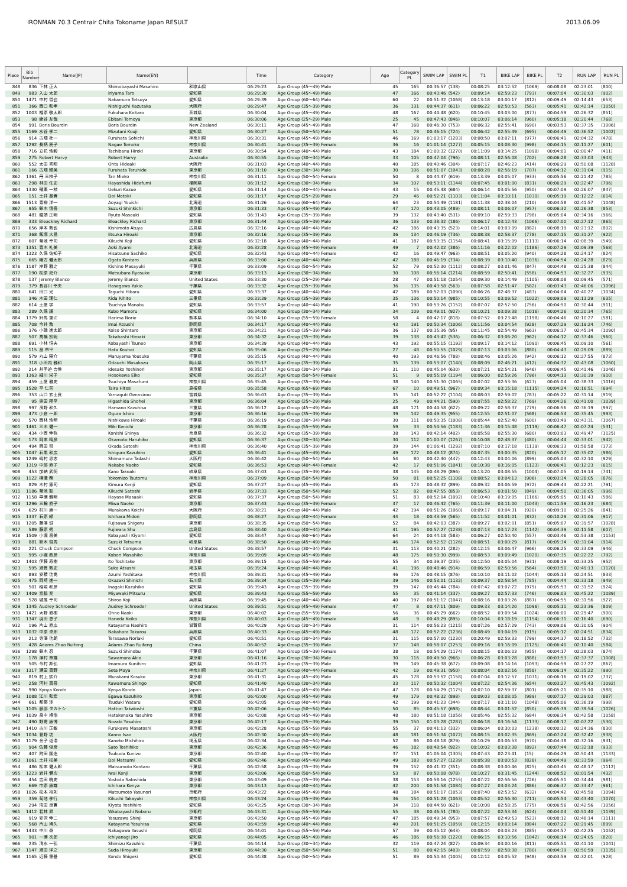IRONMAN 70.3 Centrair Chita Tokoname Japan RESULT 2013.06.09
| Place | Bib Number | Name(JP) | Name(EN) | | Time | Category | Age | Category PL | SWIM LAP | SWIM PL | T1 | BIKE LAP | BIKE PL | T2 | RUN LAP | RUN PL |
| --- | --- | --- | --- | --- | --- | --- | --- | --- | --- | --- | --- | --- | --- | --- | --- | --- |
| 848 | 836 | 下林 正大 | Shimobayashi Masahiro | 和歌山県 | 06:29:23 | Age Group (45～49) Male | 45 | 165 | 00:36:57 | (138) | 00:08:25 | 03:12:52 | (1069) | 00:08:08 | 02:23:01 | (800) |
| 849 | 983 | 入山 太郎 | Iriyama Taro | 愛知県 | 06:29:30 | Age Group (45～49) Male | 47 | 166 | 00:43:46 | (542) | 00:09:14 | 02:59:23 | (793) | 00:07:04 | 02:30:03 | (902) |
| 850 | 1471 | 中村 哲也 | Nakamura Tetsuya | 愛知県 | 06:29:39 | Age Group (60～64) Male | 60 | 22 | 00:51:32 | (1068) | 00:13:18 | 03:00:17 | (812) | 00:09:49 | 02:14:43 | (653) |
| 851 | 366 | 西口 和孝 | Nishiguchi Kazutaka | 大阪府 | 06:29:47 | Age Group (35～39) Male | 36 | 131 | 00:44:37 | (611) | 00:06:22 | 02:50:53 | (563) | 00:05:41 | 02:42:14 | (1050) |
| 852 | 1003 | 福原 敬太郎 | Fukuhara Keitaro | 茨城県 | 06:30:04 | Age Group (45～49) Male | 48 | 167 | 00:44:48 | (620) | 00:10:45 | 03:03:00 | (877) | 00:04:59 | 02:26:32 | (851) |
| 853 | 98 | 蛯谷 友哉 | Ebitani Tomoya | 東京都 | 06:30:06 | Age Group (25～29) Male | 25 | 45 | 00:47:43 | (846) | 00:10:07 | 03:06:14 | (960) | 00:05:18 | 02:20:44 | (768) |
| 854 | 991 | Boris Bourdin | Boris Bourdin | New Zealand | 06:30:11 | Age Group (45～49) Male | 47 | 168 | 00:46:30 | (753) | 00:06:32 | 02:55:41 | (690) | 00:03:53 | 02:37:35 | (1006) |
| 855 | 1169 | 水谷 孝二 | Mizutani Kouji | 愛知県 | 06:30:27 | Age Group (50～54) Male | 51 | 78 | 00:46:15 | (724) | 00:06:42 | 02:55:49 | (695) | 00:04:49 | 02:36:52 | (1002) |
| 856 | 914 | 古畑 壮一 | Furuhata Sohichi | 神奈川県 | 06:30:31 | Age Group (45～49) Male | 46 | 169 | 01:03:17 | (1283) | 00:08:50 | 03:07:11 | (977) | 00:06:41 | 02:04:32 | (478) |
| 857 | 1292 | 長柄 朋子 | Nagae Tomoko | 神奈川県 | 06:30:41 | Age Group (35～39) Female | 36 | 16 | 01:01:14 | (1277) | 00:05:15 | 03:08:30 | (998) | 00:04:15 | 02:11:27 | (601) |
| 858 | 716 | 立花 浩毅 | Tachibana Hiroki | 東京都 | 06:30:54 | Age Group (40～44) Male | 43 | 184 | 01:00:32 | (1270) | 00:11:09 | 03:14:25 | (1098) | 00:04:01 | 02:00:47 | (411) |
| 859 | 275 | Robert Harvy | Robert Harvy | Australia | 06:30:55 | Age Group (30～34) Male | 33 | 105 | 00:47:04 | (796) | 00:08:11 | 02:56:08 | (702) | 00:06:28 | 02:33:03 | (943) |
| 860 | 552 | 太田 秀昭 | Ohta Hideaki | 大阪府 | 06:31:03 | Age Group (40～44) Male | 40 | 185 | 00:40:46 | (304) | 00:07:17 | 02:46:23 | (414) | 00:06:29 | 02:50:08 | (1128) |
| 861 | 166 | 古畑 輝英 | Furuhata Teruhide | 東京都 | 06:31:10 | Age Group (30～34) Male | 30 | 106 | 00:51:07 | (1043) | 00:08:28 | 02:56:19 | (707) | 00:04:12 | 02:31:04 | (915) |
| 862 | 1361 | 丹 三枝子 | Tan Mieko | 神奈川県 | 06:31:11 | Age Group (50～54) Female | 50 | 8 | 00:44:47 | (619) | 00:13:39 | 03:05:07 | (933) | 00:05:56 | 02:21:42 | (785) |
| 863 | 298 | 林田 任史 | Hayashida Hidefumi | 福岡県 | 06:31:12 | Age Group (30～34) Male | 34 | 107 | 00:53:11 | (1144) | 00:07:45 | 03:01:00 | (831) | 00:06:29 | 02:22:47 | (796) |
| 864 | 1330 | 殖栗 一枝 | Uekuri Kazue | 愛知県 | 06:31:14 | Age Group (40～44) Female | 43 | 15 | 00:45:48 | (684) | 00:06:14 | 03:05:56 | (950) | 00:07:09 | 02:26:07 | (847) |
| 865 | 151 | 土井 基貴 | Doi Motoki | 愛知県 | 06:31:17 | Age Group (25～29) Male | 29 | 46 | 00:52:21 | (1103) | 00:11:04 | 03:10:11 | (1030) | 00:05:19 | 02:12:22 | (614) |
| 866 | 1513 | 青柳 洋一 | Aoyagi Youichi | 北海道 | 06:31:26 | Age Group (60～64) Male | 64 | 23 | 00:54:49 | (1181) | 00:11:38 | 02:38:04 | (210) | 00:04:58 | 02:41:57 | (1048) |
| 867 | 955 | 鈴木 信吾 | Suzuki Shinkichi | 東京都 | 06:31:33 | Age Group (45～49) Male | 47 | 170 | 00:43:05 | (489) | 00:08:11 | 03:06:07 | (957) | 00:06:32 | 02:26:38 | (853) |
| 868 | 481 | 龍頭 正明 | Ryuto Masaaki | 愛知県 | 06:31:43 | Age Group (35～39) Male | 39 | 132 | 00:43:40 | (531) | 00:09:10 | 02:59:33 | (798) | 00:05:04 | 02:34:16 | (966) |
| 869 | 333 | Bleackley Richard | Bleackley Richard | 東京都 | 06:31:44 | Age Group (35～39) Male | 36 | 133 | 00:38:32 | (186) | 00:06:17 | 03:12:43 | (1066) | 00:07:00 | 02:27:12 | (865) |
| 870 | 656 | 岸本 敦也 | Kishimoto Atuya | 広島県 | 06:32:16 | Age Group (40～44) Male | 42 | 186 | 00:43:35 | (523) | 00:14:01 | 03:03:09 | (882) | 00:08:19 | 02:23:12 | (802) |
| 871 | 368 | 飯塚 大昌 | Iitsuka Hiroaki | 東京都 | 06:32:16 | Age Group (35～39) Male | 36 | 134 | 00:46:19 | (736) | 00:08:38 | 02:58:37 | (778) | 00:07:15 | 02:31:27 | (922) |
| 872 | 607 | 菊池 幸司 | Kikuchi Koji | 愛知県 | 06:32:18 | Age Group (40～44) Male | 41 | 187 | 00:53:35 | (1154) | 00:08:41 | 03:15:09 | (1113) | 00:06:14 | 02:08:39 | (549) |
| 873 | 1351 | 青木 礼美 | Aoki Ayami | 北海道 | 06:32:28 | Age Group (45～49) Female | 49 | 7 | 00:42:02 | (386) | 00:11:16 | 03:22:02 | (1186) | 00:07:29 | 02:09:39 | (568) |
| 874 | 1323 | 久保 佐知子 | Hisatsune Sachiko | 愛知県 | 06:32:43 | Age Group (40～44) Female | 42 | 16 | 00:49:47 | (963) | 00:08:51 | 03:05:20 | (940) | 00:04:28 | 02:24:17 | (824) |
| 875 | 665 | 緒方 健太郎 | Ogata Kentaro | 兵庫県 | 06:33:00 | Age Group (40～44) Male | 42 | 188 | 00:46:19 | (734) | 00:08:39 | 03:10:40 | (1036) | 00:04:54 | 02:24:28 | (829) |
| 876 | 1187 | 岸野 雅之 | Kishino Masayuki | 千葉県 | 06:33:09 | Age Group (50～54) Male | 52 | 79 | 00:52:30 | (1112) | 00:08:27 | 03:01:46 | (847) | 00:04:48 | 02:25:38 | (844) |
| 877 | 190 | 松原 亮介 | Matsubara Ryosuke | 東京都 | 06:33:13 | Age Group (30～34) Male | 30 | 108 | 00:56:14 | (1214) | 00:08:59 | 02:50:41 | (558) | 00:04:53 | 02:32:27 | (935) |
| 878 | 137 | Jeremy Blanco | Jeremy Blanco | United States | 06:33:30 | Age Group (25～29) Male | 28 | 47 | 00:51:18 | (1054) | 00:09:30 | 03:14:49 | (1105) | 00:08:08 | 02:09:45 | (571) |
| 879 | 379 | 長谷川 幸央 | Hasegawa Yukio | 千葉県 | 06:33:32 | Age Group (35～39) Male | 36 | 135 | 00:43:58 | (563) | 00:07:58 | 02:51:47 | (582) | 00:03:43 | 02:46:06 | (1096) |
| 880 | 641 | 田口 光 | Taguchi Hikaru | 愛知県 | 06:33:37 | Age Group (40～44) Male | 42 | 189 | 00:52:03 | (1090) | 00:06:26 | 02:48:37 | (483) | 00:04:04 | 02:40:27 | (1034) |
| 881 | 346 | 木田 理仁 | Kida Rihito | 三重県 | 06:33:39 | Age Group (35～39) Male | 35 | 136 | 00:50:14 | (985) | 00:10:55 | 03:09:52 | (1022) | 00:09:09 | 02:13:29 | (635) |
| 882 | 614 | 土屋 学 | Tsuchiya Manabu | 愛知県 | 06:33:57 | Age Group (40～44) Male | 41 | 190 | 00:53:26 | (1152) | 00:07:07 | 02:57:50 | (756) | 00:04:50 | 02:30:44 | (911) |
| 883 | 289 | 久保 護 | Kubo Mamoru | 愛知県 | 06:34:00 | Age Group (30～34) Male | 34 | 109 | 00:49:01 | (927) | 00:10:21 | 03:09:38 | (1016) | 00:04:26 | 02:20:34 | (765) |
| 884 | 1379 | 針馬 重江 | Harima Norie | 熊本県 | 06:34:10 | Age Group (55～59) Female | 58 | 4 | 00:47:17 | (818) | 00:07:52 | 03:23:48 | (1198) | 00:04:46 | 02:10:27 | (581) |
| 885 | 708 | 今井 敦 | Imai Atsushi | 静岡県 | 06:34:17 | Age Group (40～44) Male | 43 | 191 | 00:50:34 | (1006) | 00:11:56 | 03:04:54 | (928) | 00:07:29 | 02:19:24 | (746) |
| 886 | 376 | 小磯 進太郎 | Koiso Shintaro | 東京都 | 06:34:21 | Age Group (35～39) Male | 36 | 137 | 00:35:36 | (95) | 00:11:45 | 02:54:49 | (663) | 00:06:37 | 02:45:34 | (1090) |
| 887 | 507 | 高橋 宏明 | Takahashi Hiroaki | 東京都 | 06:34:32 | Age Group (35～39) Male | 39 | 138 | 00:43:42 | (536) | 00:06:32 | 03:06:20 | (962) | 00:04:12 | 02:33:46 | (960) |
| 888 | 691 | 小林 恒夫 | Kobayashi Tsuneo | 東京都 | 06:34:39 | Age Group (40～44) Male | 43 | 192 | 00:55:15 | (1192) | 00:09:17 | 03:14:12 | (1090) | 00:06:45 | 02:09:10 | (561) |
| 889 | 115 | 畠 昂平 | Hata Kouhei | 愛知県 | 06:35:06 | Age Group (25～29) Male | 27 | 48 | 00:50:55 | (1029) | 00:07:13 | 03:03:06 | (880) | 00:04:43 | 02:29:09 | (889) |
| 890 | 579 | 丸山 陽介 | Maruyama Yousuke | 千葉県 | 06:35:15 | Age Group (40～44) Male | 40 | 193 | 00:46:56 | (788) | 00:08:46 | 03:05:26 | (942) | 00:06:12 | 02:27:55 | (873) |
| 891 | 318 | 小田内 雅和 | Odauchi Masakazu | 岡山県 | 06:35:17 | Age Group (35～39) Male | 35 | 139 | 00:53:07 | (1140) | 00:08:09 | 02:46:21 | (412) | 00:04:32 | 02:43:08 | (1060) |
| 892 | 214 | 井手迫 吉倖 | Idesako Yoshinori | 東京都 | 06:35:17 | Age Group (30～34) Male | 31 | 110 | 00:45:04 | (630) | 00:07:21 | 02:54:21 | (646) | 00:06:45 | 02:41:46 | (1046) |
| 893 | 1363 | 細川 栄子 | Hosokawa Eiko | 愛知県 | 06:35:37 | Age Group (50～54) Female | 51 | 9 | 00:55:19 | (1194) | 00:06:00 | 02:59:26 | (796) | 00:04:13 | 02:30:39 | (910) |
| 894 | 459 | 土屋 雅史 | Tsuchiya Masafumi | 神奈川県 | 06:35:45 | Age Group (35～39) Male | 38 | 140 | 00:51:30 | (1065) | 00:07:02 | 02:53:36 | (627) | 00:05:04 | 02:38:33 | (1016) |
| 895 | 1528 | 平 仁司 | Taira Hitosi | 島根県 | 06:35:58 | Age Group (65～69) Male | 67 | 10 | 00:49:51 | (967) | 00:09:34 | 03:15:18 | (1115) | 00:04:24 | 02:16:51 | (694) |
| 896 | 353 | 山口 玄士良 | Yamaguti Gennsirou | 宮城県 | 06:36:03 | Age Group (35～39) Male | 35 | 141 | 00:52:22 | (1104) | 00:08:03 | 02:59:02 | (787) | 00:05:22 | 02:31:14 | (919) |
| 897 | 95 | 東田 翔平 | Higashida Shohei | 東京都 | 06:36:04 | Age Group (25～29) Male | 25 | 49 | 00:44:21 | (590) | 00:07:55 | 02:58:22 | (769) | 00:04:26 | 02:41:00 | (1039) |
| 898 | 997 | 濱野 和久 | Hamano Kazuhisa | 三重県 | 06:36:12 | Age Group (45～49) Male | 48 | 171 | 00:44:58 | (627) | 00:09:22 | 02:58:37 | (779) | 00:06:56 | 02:36:19 | (997) |
| 899 | 473 | 小倉 一郎 | Ogura Ichiro | 東京都 | 06:36:16 | Age Group (35～39) Male | 39 | 142 | 00:49:35 | (955) | 00:12:55 | 02:51:07 | (568) | 00:06:54 | 02:35:45 | (993) |
| 900 | 570 | 西林 浩明 | Nishikawa Hiroaki | 千葉県 | 06:36:19 | Age Group (30～34) Male | 30 | 111 | 00:50:35 | (1008) | 00:05:44 | 02:52:40 | (600) | 00:03:49 | 02:43:31 | (1067) |
| 901 | 1461 | 三木 健一 | Miki Kenichi | 東京都 | 06:36:28 | Age Group (55～59) Male | 59 | 33 | 00:54:56 | (1183) | 00:11:36 | 03:15:48 | (1119) | 00:06:47 | 02:07:24 | (531) |
| 902 | 434 | 小西 伸弥 | Konishi Shinya | 奈良県 | 06:36:32 | Age Group (35～39) Male | 38 | 143 | 00:42:14 | (402) | 00:05:58 | 02:55:30 | (680) | 00:03:03 | 02:49:47 | (1125) |
| 903 | 173 | 岡本 晴彦 | Okamoto Haruhiko | 愛知県 | 06:36:37 | Age Group (30～34) Male | 30 | 112 | 01:00:07 | (1267) | 00:10:08 | 02:48:37 | (480) | 00:04:44 | 02:33:01 | (942) |
| 904 | 494 | 岡田 哲 | Okada Satoshi | 神奈川県 | 06:36:40 | Age Group (35～39) Male | 39 | 144 | 01:06:41 | (1292) | 00:07:10 | 03:17:18 | (1139) | 00:06:33 | 01:58:58 | (373) |
| 905 | 1047 | 石黒 和広 | Ishiguro Kazuhiro | 愛知県 | 06:36:41 | Age Group (45～49) Male | 49 | 172 | 00:48:12 | (874) | 00:07:35 | 03:00:35 | (820) | 00:05:17 | 02:35:02 | (986) |
| 906 | 1249 | 嶋村 忠志 | Shimamura Tadashi | 大阪府 | 06:36:42 | Age Group (50～54) Male | 54 | 80 | 00:42:40 | (447) | 00:12:43 | 03:04:06 | (899) | 00:05:03 | 02:32:10 | (929) |
| 907 | 1319 | 中部 直子 | Nakabe Naoko | 愛知県 | 06:36:53 | Age Group (40～44) Female | 42 | 17 | 00:51:06 | (1041) | 00:10:38 | 03:16:05 | (1123) | 00:06:41 | 02:12:23 | (615) |
| 908 | 453 | 加納 武明 | Kano Takeaki | 岐阜県 | 06:37:03 | Age Group (35～39) Male | 38 | 145 | 00:48:29 | (896) | 00:13:20 | 03:08:55 | (1004) | 00:07:05 | 02:19:14 | (741) |
| 909 | 1122 | 横溝 務 | Yokomizo Tsutomu | 神奈川県 | 06:37:09 | Age Group (50～54) Male | 50 | 81 | 00:52:25 | (1108) | 00:08:52 | 03:04:13 | (906) | 00:03:34 | 02:28:05 | (876) |
| 910 | 829 | 木村 憲司 | Kimura Kenji | 愛知県 | 06:37:27 | Age Group (45～49) Male | 45 | 173 | 00:48:32 | (899) | 00:09:32 | 03:06:59 | (972) | 00:09:43 | 02:22:21 | (791) |
| 911 | 1186 | 菊池 聡 | Kikuchi Satoshi | 岩手県 | 06:37:33 | Age Group (50～54) Male | 52 | 82 | 00:47:55 | (853) | 00:06:53 | 03:01:50 | (849) | 00:04:50 | 02:36:05 | (996) |
| 912 | 1158 | 早瀬 雅明 | Hayase Masaaki | 愛知県 | 06:37:37 | Age Group (50～54) Male | 51 | 83 | 00:52:04 | (1092) | 00:10:40 | 03:19:05 | (1166) | 00:05:05 | 02:10:43 | (586) |
| 913 | 1296 | 三輪 直子 | Miwa Naoko | 東京都 | 06:37:43 | Age Group (35～39) Female | 37 | 17 | 00:46:42 | (765) | 00:11:39 | 03:11:00 | (1043) | 00:11:59 | 02:16:23 | (684) |
| 914 | 629 | 村川 康一 | Murakawa Koichi | 大阪府 | 06:38:21 | Age Group (40～44) Male | 42 | 194 | 00:51:26 | (1060) | 00:09:17 | 03:04:31 | (920) | 00:09:10 | 02:25:26 | (841) |
| 915 | 1337 | 石原 緑 | Ishihara Midori | 静岡県 | 06:38:27 | Age Group (40～44) Female | 44 | 18 | 00:43:59 | (565) | 00:11:52 | 03:01:01 | (832) | 00:10:29 | 02:31:06 | (917) |
| 916 | 1205 | 藤澤 滋 | Fujisawa Shigeru | 東京都 | 06:38:35 | Age Group (50～54) Male | 52 | 84 | 00:42:03 | (387) | 00:09:27 | 03:02:01 | (851) | 00:05:07 | 02:39:57 | (1028) |
| 917 | 589 | 藤原 秀 | Fujiwara Shu | 広島県 | 06:38:40 | Age Group (40～44) Male | 41 | 195 | 00:57:27 | (1238) | 00:07:13 | 03:17:23 | (1142) | 00:04:39 | 02:11:58 | (607) |
| 918 | 1509 | 小堀 昌美 | Kobayashi Kiyomi | 愛知県 | 06:38:47 | Age Group (60～64) Male | 64 | 24 | 00:44:18 | (583) | 00:06:27 | 02:50:40 | (557) | 00:03:46 | 02:53:38 | (1153) |
| 919 | 881 | 鈴木 哲馬 | Suzuki Tetsuma | 岐阜県 | 06:38:50 | Age Group (45～49) Male | 46 | 174 | 00:52:52 | (1126) | 00:08:51 | 03:00:29 | (817) | 00:05:34 | 02:31:04 | (914) |
| 920 | 221 | Chuck Compson | Chuck Compson | United States | 06:38:57 | Age Group (30～34) Male | 31 | 113 | 00:40:21 | (282) | 00:12:15 | 03:06:47 | (966) | 00:06:25 | 02:33:09 | (946) |
| 921 | 995 | 小堀 政彦 | Kobori Masahiko | 神奈川県 | 06:39:09 | Age Group (45～49) Male | 48 | 175 | 00:50:30 | (999) | 00:08:53 | 03:09:49 | (1020) | 00:07:35 | 02:22:22 | (792) |
| 922 | 1403 | 伊藤 寿樹 | Ito Toshitake | 東京都 | 06:39:15 | Age Group (55～59) Male | 55 | 34 | 00:39:37 | (235) | 00:12:50 | 03:05:04 | (931) | 00:08:19 | 02:33:25 | (952) |
| 923 | 595 | 須賀 敦史 | Suka Atsushi | 埼玉県 | 06:39:24 | Age Group (40～44) Male | 41 | 196 | 00:48:46 | (914) | 00:06:59 | 02:50:56 | (564) | 00:03:50 | 02:49:13 | (1120) |
| 924 | 893 | 安積 功高 | Azumi Yoshitaka | 神奈川県 | 06:39:31 | Age Group (45～49) Male | 46 | 176 | 00:48:15 | (876) | 00:10:10 | 03:11:02 | (1044) | 00:05:13 | 02:24:51 | (833) |
| 925 | 475 | 岡崎 進一 | Okazaki Shinichi | 石川県 | 06:39:34 | Age Group (35～39) Male | 39 | 146 | 00:53:01 | (1132) | 00:09:37 | 02:58:54 | (785) | 00:04:44 | 02:33:18 | (949) |
| 926 | 501 | 稲垣 和彦 | Inagaki Kazuhiko | 愛知県 | 06:39:43 | Age Group (35～39) Male | 39 | 147 | 00:46:44 | (784) | 00:07:42 | 03:07:22 | (979) | 00:05:53 | 02:31:52 | (924) |
| 927 | 1409 | 宮脇 充 | Miyawaki Mitsuru | 愛知県 | 06:39:43 | Age Group (55～59) Male | 55 | 35 | 00:41:14 | (337) | 00:09:27 | 02:57:33 | (746) | 00:06:03 | 02:45:22 | (1089) |
| 928 | 528 | 城尾 幸司 | Shiroo Koji | 兵庫県 | 06:39:45 | Age Group (40～44) Male | 40 | 197 | 00:51:12 | (1047) | 00:08:16 | 03:03:26 | (887) | 00:04:55 | 02:31:56 | (927) |
| 929 | 1345 | Audrey Schroeder | Audrey Schroeder | United States | 06:39:51 | Age Group (45～49) Female | 47 | 8 | 00:47:11 | (809) | 00:09:33 | 03:14:20 | (1096) | 00:05:11 | 02:23:36 | (809) |
| 930 | 1421 | 大野 直樹 | Ohno Naoki | 東京都 | 06:40:02 | Age Group (55～59) Male | 56 | 36 | 00:45:29 | (662) | 00:08:52 | 03:09:54 | (1024) | 00:06:00 | 02:29:47 | (900) |
| 931 | 1347 | 羽田 恵子 | Haneda Keiko | 神奈川県 | 06:40:03 | Age Group (45～49) Female | 48 | 9 | 00:48:29 | (895) | 00:10:04 | 03:18:19 | (1154) | 00:06:31 | 02:16:40 | (690) |
| 932 | 196 | 片山 直広 | Katayama Naohiro | 滋賀県 | 06:40:29 | Age Group (30～34) Male | 31 | 114 | 00:56:23 | (1215) | 00:07:26 | 02:57:29 | (743) | 00:09:06 | 02:30:05 | (904) |
| 933 | 1032 | 中原 卓郎 | Nakahara Takurou | 兵庫県 | 06:40:33 | Age Group (45～49) Male | 48 | 177 | 00:57:22 | (1236) | 00:08:49 | 03:04:19 | (915) | 00:05:12 | 02:24:51 | (834) |
| 934 | 213 | 寺澤 功朗 | Terasawa Noriaki | 愛知県 | 06:40:51 | Age Group (30～34) Male | 31 | 115 | 00:57:00 | (1230) | 00:20:49 | 02:59:33 | (799) | 00:04:37 | 02:18:52 | (732) |
| 935 | 428 | Adams Zhao Ruifeng | Adams Zhao Ruifeng | China | 06:40:52 | Age Group (35～39) Male | 37 | 148 | 00:58:07 | (1253) | 00:09:16 | 03:16:09 | (1125) | 00:06:40 | 02:10:40 | (584) |
| 936 | 1298 | 鈴木 忍 | Suzuki Shinobu | 千葉県 | 06:41:07 | Age Group (35～39) Female | 38 | 18 | 00:54:29 | (1174) | 00:08:15 | 03:06:03 | (955) | 00:04:17 | 02:28:03 | (874) |
| 937 | 178 | 澤村 章雄 | Sawamura Akio | 東京都 | 06:41:16 | Age Group (30～34) Male | 30 | 116 | 00:49:50 | (966) | 00:06:28 | 03:03:28 | (888) | 00:03:53 | 02:37:37 | (1008) |
| 938 | 505 | 今村 邦弘 | Imamura Kunihiro | 愛知県 | 06:41:23 | Age Group (35～39) Male | 39 | 149 | 00:45:38 | (677) | 00:09:08 | 03:14:16 | (1093) | 00:04:59 | 02:27:22 | (867) |
| 939 | 1317 | 瀬田 真野 | Seta Maya | 神奈川県 | 06:41:27 | Age Group (40～44) Female | 42 | 19 | 00:49:31 | (950) | 00:08:04 | 03:02:16 | (858) | 00:06:14 | 02:35:22 | (990) |
| 940 | 819 | 村上 拡介 | Murakami Kosuke | 東京都 | 06:41:31 | Age Group (45～49) Male | 45 | 178 | 00:53:52 | (1158) | 00:07:04 | 03:12:57 | (1071) | 00:06:16 | 02:19:02 | (737) |
| 941 | 258 | 河村 真吾 | Kawamura Shingo | 愛知県 | 06:41:40 | Age Group (30～34) Male | 33 | 117 | 00:50:32 | (1004) | 00:07:22 | 02:54:36 | (654) | 00:03:27 | 02:45:43 | (1092) |
| 942 | 990 | Kyoya Kondo | Kyoya Kondo | Japan | 06:41:47 | Age Group (45～49) Male | 47 | 178 | 00:54:29 | (1175) | 00:07:10 | 02:59:37 | (801) | 00:05:21 | 02:35:10 | (988) |
| 943 | 1088 | 江川 和宏 | Egawa Kazuhiro | 東京都 | 06:42:00 | Age Group (45～49) Male | 49 | 179 | 00:48:32 | (898) | 00:09:03 | 03:08:05 | (989) | 00:07:17 | 02:29:03 | (887) |
| 944 | 661 | 都築 渉 | Tsuduki Wataru | 愛知県 | 06:42:05 | Age Group (40～44) Male | 42 | 199 | 00:41:23 | (344) | 00:07:17 | 03:11:10 | (1048) | 00:05:06 | 02:36:19 | (998) |
| 945 | 1105 | 服部 タカトシ | Hattori Takatoshi | 三重県 | 06:42:06 | Age Group (50～54) Male | 50 | 85 | 00:45:57 | (698) | 00:08:44 | 03:01:52 | (850) | 00:05:39 | 02:39:54 | (1026) |
| 946 | 1039 | 畠中 靖浩 | Hatakenaka Yasuhiro | 東京都 | 06:42:08 | Age Group (45～49) Male | 48 | 180 | 00:51:18 | (1056) | 00:05:46 | 02:55:32 | (684) | 00:06:34 | 02:42:58 | (1058) |
| 947 | 490 | 野寄 康博 | Nozaki Yasuhiro | 東京都 | 06:42:17 | Age Group (35～39) Male | 39 | 150 | 01:03:28 | (1287) | 00:06:18 | 03:16:54 | (1133) | 00:08:17 | 02:07:22 | (530) |
| 948 | 1410 | 古川 正敏 | Furukawa Masatoshi | 東京都 | 06:42:28 | Age Group (55～59) Male | 55 | 37 | 00:41:13 | (332) | 00:06:04 | 03:30:03 | (1238) | 00:00:32 | 02:24:36 | (830) |
| 949 | 1034 | 菅野 功 | Kanno Isao | 大阪府 | 06:42:30 | Age Group (45～49) Male | 48 | 181 | 00:51:34 | (1072) | 00:08:15 | 03:02:35 | (869) | 00:07:24 | 02:32:42 | (938) |
| 950 | 1179 | 金子 道浩 | Kaneko Michihiro | 埼玉県 | 06:42:34 | Age Group (50～54) Male | 52 | 86 | 00:48:18 | (879) | 00:10:29 | 03:06:53 | (970) | 00:04:38 | 02:32:16 | (931) |
| 951 | 904 | 佐藤 俊彦 | Sato Toshihiko | 東京都 | 06:42:36 | Age Group (45～49) Male | 46 | 182 | 00:48:54 | (922) | 00:10:02 | 03:03:38 | (892) | 00:07:44 | 02:32:18 | (933) |
| 952 | 407 | 附田 国造 | Tsukuda Kunizo | 東京都 | 06:42:40 | Age Group (35～39) Male | 37 | 151 | 01:06:04 | (1305) | 00:07:43 | 02:23:41 | (15) | 00:04:29 | 02:50:43 | (1133) |
| 953 | 1061 | 土井 松美 | Doi Matsumi | 愛知県 | 06:42:46 | Age Group (45～49) Male | 49 | 183 | 00:57:27 | (1239) | 00:05:38 | 03:00:53 | (828) | 00:04:49 | 02:33:59 | (964) |
| 954 | 486 | 松本 健太郎 | Matsumoto Kentaro | 千葉県 | 06:42:58 | Age Group (35～39) Male | 39 | 152 | 00:41:32 | (351) | 00:08:38 | 03:00:46 | (825) | 00:03:45 | 02:48:17 | (1112) |
| 955 | 1223 | 岩井 健次 | Iwai Kenji | 東京都 | 06:43:06 | Age Group (50～54) Male | 53 | 87 | 00:50:08 | (978) | 00:10:27 | 03:31:45 | (1244) | 00:08:52 | 02:01:54 | (432) |
| 956 | 454 | 吉田 暁史 | Yoshida Satoshida | 東京都 | 06:43:09 | Age Group (35～39) Male | 38 | 153 | 00:58:16 | (1255) | 00:07:22 | 02:56:56 | (726) | 00:05:51 | 02:34:44 | (981) |
| 957 | 669 | 市原 康雄 | Ichihara Kenya | 東京都 | 06:43:13 | Age Group (40～44) Male | 42 | 200 | 00:51:58 | (1084) | 00:07:27 | 03:03:24 | (886) | 00:06:37 | 02:33:47 | (961) |
| 958 | 1026 | 松本 裕則 | Matsumoto Yasunori | 京都府 | 06:43:22 | Age Group (45～49) Male | 48 | 184 | 00:51:17 | (1053) | 00:07:40 | 02:53:52 | (632) | 00:04:42 | 02:45:50 | (1094) |
| 959 | 359 | 菊地 孝行 | Kikuchi Takayuki | 神奈川県 | 06:43:24 | Age Group (35～39) Male | 36 | 154 | 00:51:28 | (1063) | 00:05:52 | 02:56:30 | (711) | 00:05:54 | 02:43:40 | (1070) |
| 960 | 294 | 清田 良寛 | Kiyota Yoshihiro | 愛知県 | 06:43:25 | Age Group (30～34) Male | 34 | 118 | 00:44:50 | (621) | 00:10:08 | 02:58:35 | (775) | 00:06:56 | 02:42:56 | (1056) |
| 961 | 1412 | 若林 昇 | Wkabayashi Noboru | 京都府 | 06:43:31 | Age Group (55～59) Male | 55 | 38 | 00:46:51 | (780) | 00:07:22 | 02:53:34 | (624) | 00:04:04 | 02:51:40 | (1139) |
| 962 | 919 | 安沢 伸二 | Yasuzawa Shinji | 東京都 | 06:43:50 | Age Group (45～49) Male | 47 | 185 | 00:49:34 | (953) | 00:07:57 | 02:49:53 | (523) | 00:08:12 | 02:48:14 | (1111) |
| 963 | 568 | 片山 靖久 | Katayama Yasuhisa | 愛知県 | 06:43:59 | Age Group (40～44) Male | 40 | 201 | 00:51:25 | (1059) | 00:12:15 | 03:03:14 | (884) | 00:07:22 | 02:29:45 | (899) |
| 964 | 1433 | 中川 泰 | Nakagawa Yasushi | 福岡県 | 06:44:01 | Age Group (55～59) Male | 57 | 39 | 00:45:12 | (643) | 00:08:04 | 03:03:23 | (885) | 00:04:57 | 02:42:25 | (1052) |
| 965 | 901 | 一瀬 次郎 | Ichiyanagi Jiro | 愛知県 | 06:44:05 | Age Group (45～49) Male | 46 | 186 | 00:56:38 | (1220) | 00:06:15 | 03:10:56 | (1042) | 00:06:14 | 02:24:05 | (820) |
| 966 | 235 | 清水 一弘 | Shimizu Kazuhiro | 千葉県 | 06:44:14 | Age Group (30～34) Male | 32 | 119 | 00:47:24 | (827) | 00:09:34 | 03:00:16 | (811) | 00:05:51 | 02:41:10 | (1041) |
| 967 | 1147 | 須田 洋之 | Suda Hiroyuki | 東京都 | 06:44:30 | Age Group (50～54) Male | 51 | 88 | 00:42:15 | (403) | 00:07:59 | 02:58:38 | (780) | 00:04:39 | 02:50:59 | (1135) |
| 968 | 1165 | 近藤 重基 | Kondo Shigeki | 愛知県 | 06:44:38 | Age Group (50～54) Male | 51 | 89 | 00:50:34 | (1005) | 00:12:12 | 03:05:52 | (948) | 00:03:59 | 02:32:01 | (928) |